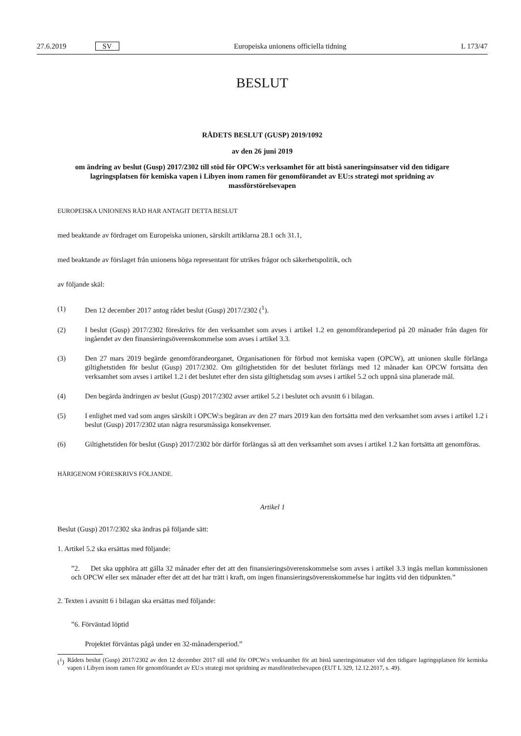27.6.2019 SV Europeiska unionens officiella tidning L 173/47
BESLUT
RÅDETS BESLUT (GUSP) 2019/1092
av den 26 juni 2019
om ändring av beslut (Gusp) 2017/2302 till stöd för OPCW:s verksamhet för att bistå saneringsinsatser vid den tidigare lagringsplatsen för kemiska vapen i Libyen inom ramen för genomförandet av EU:s strategi mot spridning av massförstörelsevapen
EUROPEISKA UNIONENS RÅD HAR ANTAGIT DETTA BESLUT
med beaktande av fördraget om Europeiska unionen, särskilt artiklarna 28.1 och 31.1,
med beaktande av förslaget från unionens höga representant för utrikes frågor och säkerhetspolitik, och
av följande skäl:
(1) Den 12 december 2017 antog rådet beslut (Gusp) 2017/2302 (<sup>1</sup>).
(2) I beslut (Gusp) 2017/2302 föreskrivs för den verksamhet som avses i artikel 1.2 en genomförandeperiod på 20 månader från dagen för ingåendet av den finansieringsöverenskommelse som avses i artikel 3.3.
(3) Den 27 mars 2019 begärde genomförandeorganet, Organisationen för förbud mot kemiska vapen (OPCW), att unionen skulle förlänga giltighetstiden för beslut (Gusp) 2017/2302. Om giltighetstiden för det beslutet förlängs med 12 månader kan OPCW fortsätta den verksamhet som avses i artikel 1.2 i det beslutet efter den sista giltighetsdag som avses i artikel 5.2 och uppnå sina planerade mål.
(4) Den begärda ändringen av beslut (Gusp) 2017/2302 avser artikel 5.2 i beslutet och avsnitt 6 i bilagan.
(5) I enlighet med vad som anges särskilt i OPCW:s begäran av den 27 mars 2019 kan den fortsätta med den verksamhet som avses i artikel 1.2 i beslut (Gusp) 2017/2302 utan några resursmässiga konsekvenser.
(6) Giltighetstiden för beslut (Gusp) 2017/2302 bör därför förlängas så att den verksamhet som avses i artikel 1.2 kan fortsätta att genomföras.
HÄRIGENOM FÖRESKRIVS FÖLJANDE.
Artikel 1
Beslut (Gusp) 2017/2302 ska ändras på följande sätt:
1. Artikel 5.2 ska ersättas med följande:
”2. Det ska upphöra att gälla 32 månader efter det att den finansieringsöverenskommelse som avses i artikel 3.3 ingås mellan kommissionen och OPCW eller sex månader efter det att det har trätt i kraft, om ingen finansierings­överenskommelse har ingåtts vid den tidpunkten.”
2. Texten i avsnitt 6 i bilagan ska ersättas med följande:
”6. Förväntad löptid
Projektet förväntas pågå under en 32-månadersperiod.”
(<sup>1</sup>) Rådets beslut (Gusp) 2017/2302 av den 12 december 2017 till stöd för OPCW:s verksamhet för att bistå saneringsinsatser vid den tidigare lagringsplatsen för kemiska vapen i Libyen inom ramen för genomförandet av EU:s strategi mot spridning av massförstörelseva­pen (EUT L 329, 12.12.2017, s. 49).